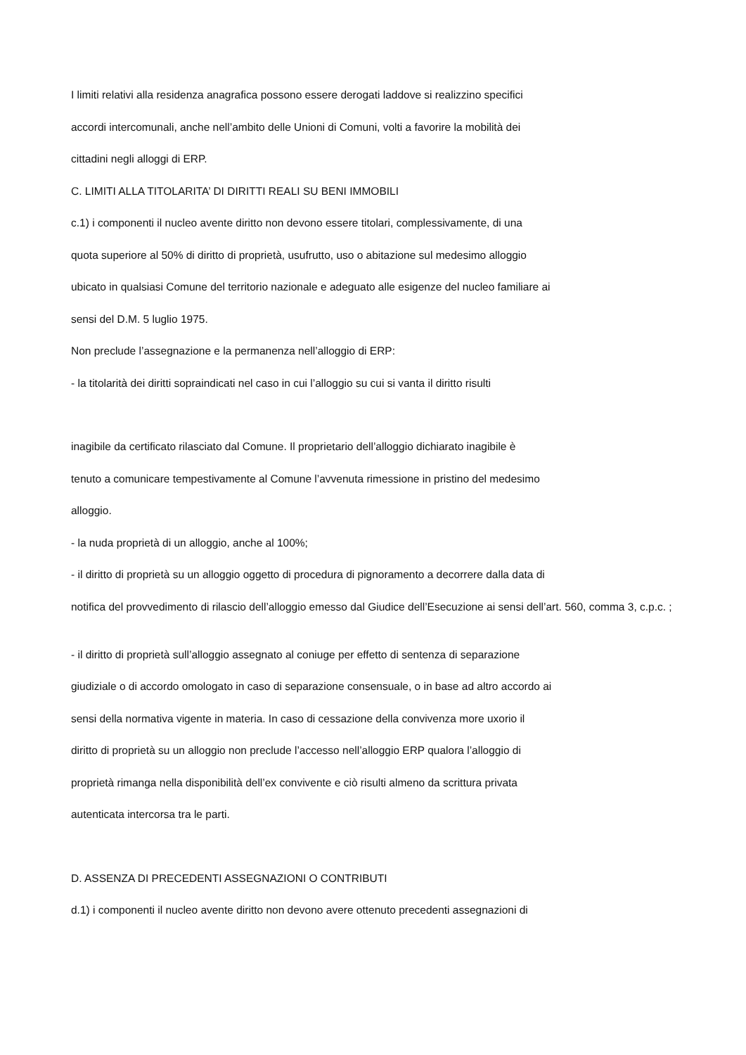I limiti relativi alla residenza anagrafica possono essere derogati laddove si realizzino specifici
accordi intercomunali, anche nell’ambito delle Unioni di Comuni, volti a favorire la mobilità dei
cittadini negli alloggi di ERP.
C. LIMITI ALLA TITOLARITA’ DI DIRITTI REALI SU BENI IMMOBILI
c.1) i componenti il nucleo avente diritto non devono essere titolari, complessivamente, di una
quota superiore al 50% di diritto di proprietà, usufrutto, uso o abitazione sul medesimo alloggio
ubicato in qualsiasi Comune del territorio nazionale e adeguato alle esigenze del nucleo familiare ai
sensi del D.M. 5 luglio 1975.
Non preclude l’assegnazione e la permanenza nell’alloggio di ERP:
- la titolarità dei diritti sopraindicati nel caso in cui l’alloggio su cui si vanta il diritto risulti
inagibile da certificato rilasciato dal Comune. Il proprietario dell’alloggio dichiarato inagibile è
tenuto a comunicare tempestivamente al Comune l’avvenuta rimessione in pristino del medesimo
alloggio.
- la nuda proprietà di un alloggio, anche al 100%;
- il diritto di proprietà su un alloggio oggetto di procedura di pignoramento a decorrere dalla data di
notifica del provvedimento di rilascio dell’alloggio emesso dal Giudice dell’Esecuzione ai sensi dell’art. 560, comma 3, c.p.c. ;
- il diritto di proprietà sull’alloggio assegnato al coniuge per effetto di sentenza di separazione
giudiziale o di accordo omologato in caso di separazione consensuale, o in base ad altro accordo ai
sensi della normativa vigente in materia. In caso di cessazione della convivenza more uxorio il
diritto di proprietà su un alloggio non preclude l’accesso nell’alloggio ERP qualora l’alloggio di
proprietà rimanga nella disponibilità dell’ex convivente e ciò risulti almeno da scrittura privata
autenticata intercorsa tra le parti.
D. ASSENZA DI PRECEDENTI ASSEGNAZIONI O CONTRIBUTI
d.1) i componenti il nucleo avente diritto non devono avere ottenuto precedenti assegnazioni di